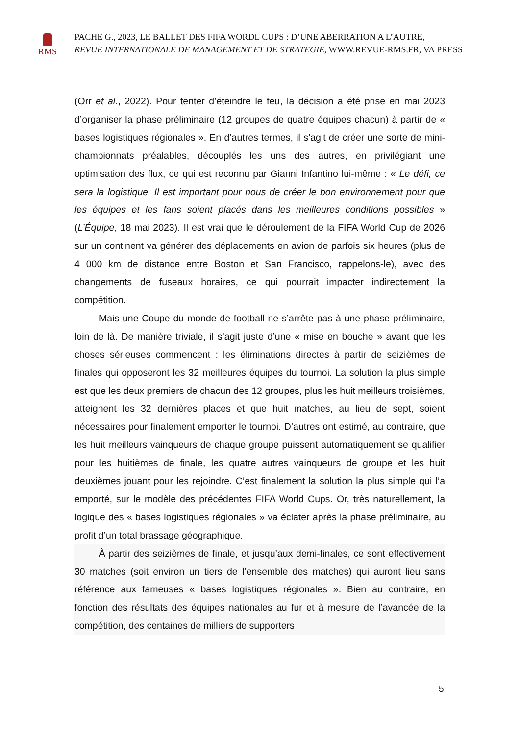RMS
PACHE G., 2023, LE BALLET DES FIFA WORDL CUPS : D’UNE ABERRATION A L’AUTRE,
REVUE INTERNATIONALE DE MANAGEMENT ET DE STRATEGIE, WWW.REVUE-RMS.FR, VA PRESS
(Orr et al., 2022). Pour tenter d’éteindre le feu, la décision a été prise en mai 2023 d’organiser la phase préliminaire (12 groupes de quatre équipes chacun) à partir de « bases logistiques régionales ». En d’autres termes, il s’agit de créer une sorte de mini-championnats préalables, découplés les uns des autres, en privilégiant une optimisation des flux, ce qui est reconnu par Gianni Infantino lui-même : « Le défi, ce sera la logistique. Il est important pour nous de créer le bon environnement pour que les équipes et les fans soient placés dans les meilleures conditions possibles » (L’Équipe, 18 mai 2023). Il est vrai que le déroulement de la FIFA World Cup de 2026 sur un continent va générer des déplacements en avion de parfois six heures (plus de 4 000 km de distance entre Boston et San Francisco, rappelons-le), avec des changements de fuseaux horaires, ce qui pourrait impacter indirectement la compétition.
Mais une Coupe du monde de football ne s’arrête pas à une phase préliminaire, loin de là. De manière triviale, il s’agit juste d’une « mise en bouche » avant que les choses sérieuses commencent : les éliminations directes à partir de seizièmes de finales qui opposeront les 32 meilleures équipes du tournoi. La solution la plus simple est que les deux premiers de chacun des 12 groupes, plus les huit meilleurs troisièmes, atteignent les 32 dernières places et que huit matches, au lieu de sept, soient nécessaires pour finalement emporter le tournoi. D’autres ont estimé, au contraire, que les huit meilleurs vainqueurs de chaque groupe puissent automatiquement se qualifier pour les huitièmes de finale, les quatre autres vainqueurs de groupe et les huit deuxièmes jouant pour les rejoindre. C’est finalement la solution la plus simple qui l’a emporté, sur le modèle des précédentes FIFA World Cups. Or, très naturellement, la logique des « bases logistiques régionales » va éclater après la phase préliminaire, au profit d’un total brassage géographique.
À partir des seizièmes de finale, et jusqu’aux demi-finales, ce sont effectivement 30 matches (soit environ un tiers de l’ensemble des matches) qui auront lieu sans référence aux fameuses « bases logistiques régionales ». Bien au contraire, en fonction des résultats des équipes nationales au fur et à mesure de l’avancée de la compétition, des centaines de milliers de supporters
5